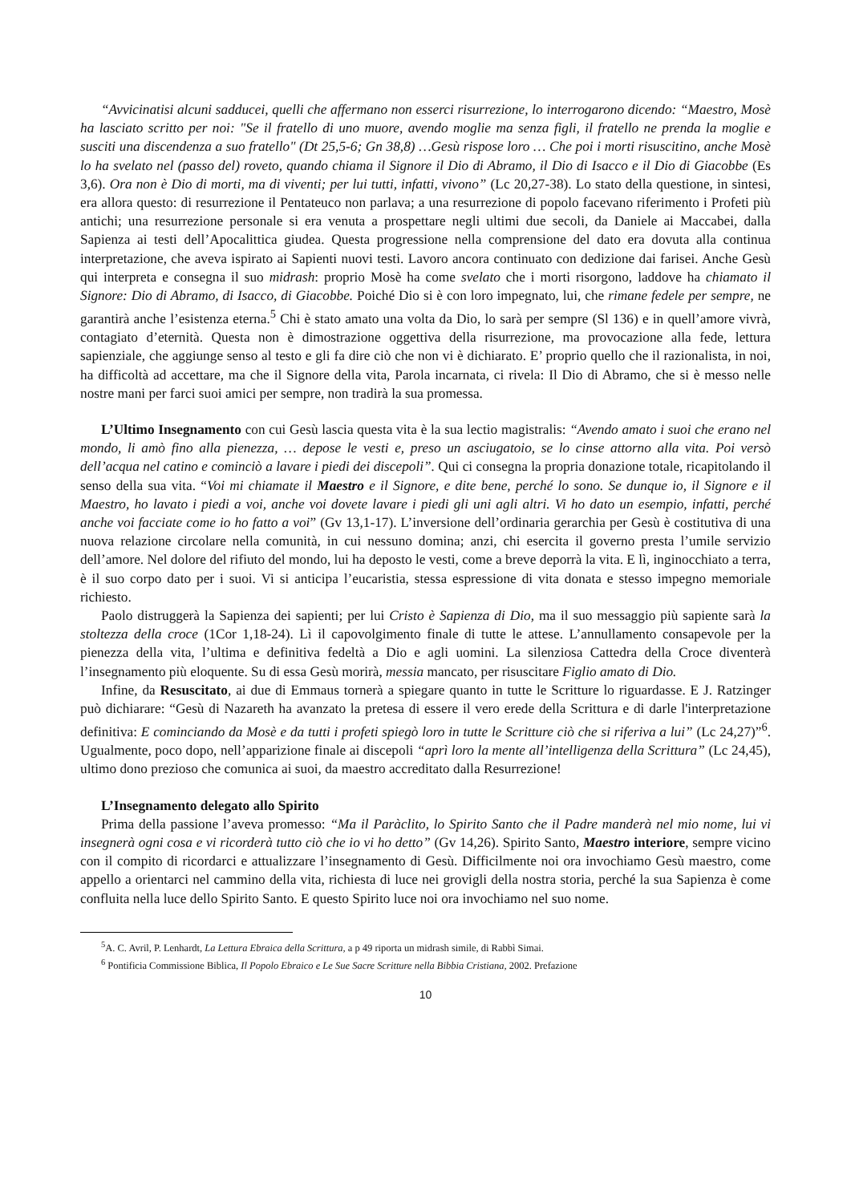“Avvicinatisi alcuni sadducei, quelli che affermano non esserci risurrezione, lo interrogarono dicendo: “Maestro, Mosè ha lasciato scritto per noi: "Se il fratello di uno muore, avendo moglie ma senza figli, il fratello ne prenda la moglie e susciti una discendenza a suo fratello" (Dt 25,5-6; Gn 38,8) …Gesù rispose loro … Che poi i morti risuscitino, anche Mosè lo ha svelato nel (passo del) roveto, quando chiama il Signore il Dio di Abramo, il Dio di Isacco e il Dio di Giacobbe (Es 3,6). Ora non è Dio di morti, ma di viventi; per lui tutti, infatti, vivono” (Lc 20,27-38). Lo stato della questione, in sintesi, era allora questo: di resurrezione il Pentateuco non parlava; a una resurrezione di popolo facevano riferimento i Profeti più antichi; una resurrezione personale si era venuta a prospettare negli ultimi due secoli, da Daniele ai Maccabei, dalla Sapienza ai testi dell’Apocalittica giudea. Questa progressione nella comprensione del dato era dovuta alla continua interpretazione, che aveva ispirato ai Sapienti nuovi testi. Lavoro ancora continuato con dedizione dai farisei. Anche Gesù qui interpreta e consegna il suo midrash: proprio Mosè ha come svelato che i morti risorgono, laddove ha chiamato il Signore: Dio di Abramo, di Isacco, di Giacobbe. Poiché Dio si è con loro impegnato, lui, che rimane fedele per sempre, ne garantirà anche l’esistenza eterna.<sup>5</sup> Chi è stato amato una volta da Dio, lo sarà per sempre (Sl 136) e in quell’amore vivrà, contagiato d’eternità. Questa non è dimostrazione oggettiva della risurrezione, ma provocazione alla fede, lettura sapienziale, che aggiunge senso al testo e gli fa dire ciò che non vi è dichiarato. E’ proprio quello che il razionalista, in noi, ha difficoltà ad accettare, ma che il Signore della vita, Parola incarnata, ci rivela: Il Dio di Abramo, che si è messo nelle nostre mani per farci suoi amici per sempre, non tradirà la sua promessa.
L’Ultimo Insegnamento con cui Gesù lascia questa vita è la sua lectio magistralis: “Avendo amato i suoi che erano nel mondo, li amò fino alla pienezza, … depose le vesti e, preso un asciugatoio, se lo cinse attorno alla vita. Poi versò dell’acqua nel catino e cominciò a lavare i piedi dei discepoli”. Qui ci consegna la propria donazione totale, ricapitolando il senso della sua vita. “Voi mi chiamate il Maestro e il Signore, e dite bene, perché lo sono. Se dunque io, il Signore e il Maestro, ho lavato i piedi a voi, anche voi dovete lavare i piedi gli uni agli altri. Vi ho dato un esempio, infatti, perché anche voi facciate come io ho fatto a voi” (Gv 13,1-17). L’inversione dell’ordinaria gerarchia per Gesù è costitutiva di una nuova relazione circolare nella comunità, in cui nessuno domina; anzi, chi esercita il governo presta l’umile servizio dell’amore. Nel dolore del rifiuto del mondo, lui ha deposto le vesti, come a breve deporrà la vita. E lì, inginocchiato a terra, è il suo corpo dato per i suoi. Vi si anticipa l’eucaristia, stessa espressione di vita donata e stesso impegno memoriale richiesto.
Paolo distruggerà la Sapienza dei sapienti; per lui Cristo è Sapienza di Dio, ma il suo messaggio più sapiente sarà la stoltezza della croce (1Cor 1,18-24). Lì il capovolgimento finale di tutte le attese. L’annullamento consapevole per la pienezza della vita, l’ultima e definitiva fedeltà a Dio e agli uomini. La silenziosa Cattedra della Croce diventerà l’insegnamento più eloquente. Su di essa Gesù morirà, messia mancato, per risuscitare Figlio amato di Dio.
Infine, da Resuscitato, ai due di Emmaus tornerà a spiegare quanto in tutte le Scritture lo riguardasse. E J. Ratzinger può dichiarare: “Gesù di Nazareth ha avanzato la pretesa di essere il vero erede della Scrittura e di darle l'interpretazione definitiva: E cominciando da Mosè e da tutti i profeti spiegò loro in tutte le Scritture ciò che si riferiva a lui” (Lc 24,27)”<sup>6</sup>. Ugualmente, poco dopo, nell’apparizione finale ai discepoli “aprì loro la mente all’intelligenza della Scrittura” (Lc 24,45), ultimo dono prezioso che comunica ai suoi, da maestro accreditato dalla Resurrezione!
L’Insegnamento delegato allo Spirito
Prima della passione l’aveva promesso: “Ma il Paràclito, lo Spirito Santo che il Padre manderà nel mio nome, lui vi insegnerà ogni cosa e vi ricorderà tutto ciò che io vi ho detto” (Gv 14,26). Spirito Santo, Maestro interiore, sempre vicino con il compito di ricordarci e attualizzare l’insegnamento di Gesù. Difficilmente noi ora invochiamo Gesù maestro, come appello a orientarci nel cammino della vita, richiesta di luce nei grovigli della nostra storia, perché la sua Sapienza è come confluita nella luce dello Spirito Santo. E questo Spirito luce noi ora invochiamo nel suo nome.
<sup>5</sup> A. C. Avril, P. Lenhardt, La Lettura Ebraica della Scrittura, a p 49 riporta un midrash simile, di Rabbì Simai.
<sup>6</sup> Pontificia Commissione Biblica, Il Popolo Ebraico e Le Sue Sacre Scritture nella Bibbia Cristiana, 2002. Prefazione
10